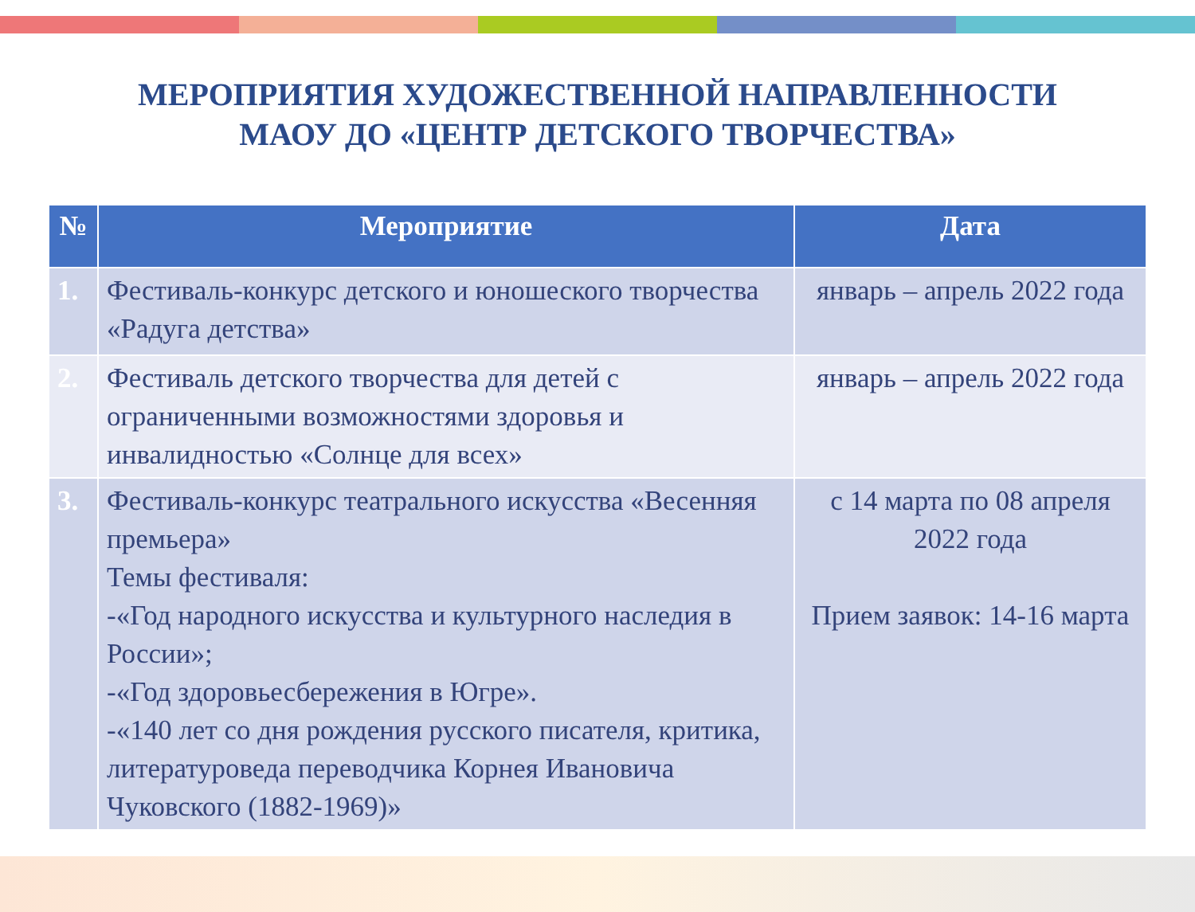МЕРОПРИЯТИЯ ХУДОЖЕСТВЕННОЙ НАПРАВЛЕННОСТИ
МАОУ ДО «ЦЕНТР ДЕТСКОГО ТВОРЧЕСТВА»
| № | Мероприятие | Дата |
| --- | --- | --- |
| 1. | Фестиваль-конкурс детского и юношеского творчества «Радуга детства» | январь – апрель 2022 года |
| 2. | Фестиваль детского творчества для детей с ограниченными возможностями здоровья и инвалидностью «Солнце для всех» | январь – апрель 2022 года |
| 3. | Фестиваль-конкурс театрального искусства «Весенняя премьера» Темы фестиваля: -«Год народного искусства и культурного наследия в России»; -«Год здоровьесбережения в Югре». -«140 лет со дня рождения русского писателя, критика, литературоведа переводчика Корнея Ивановича Чуковского (1882-1969)» | с 14 марта по 08 апреля 2022 года Прием заявок: 14-16 марта |